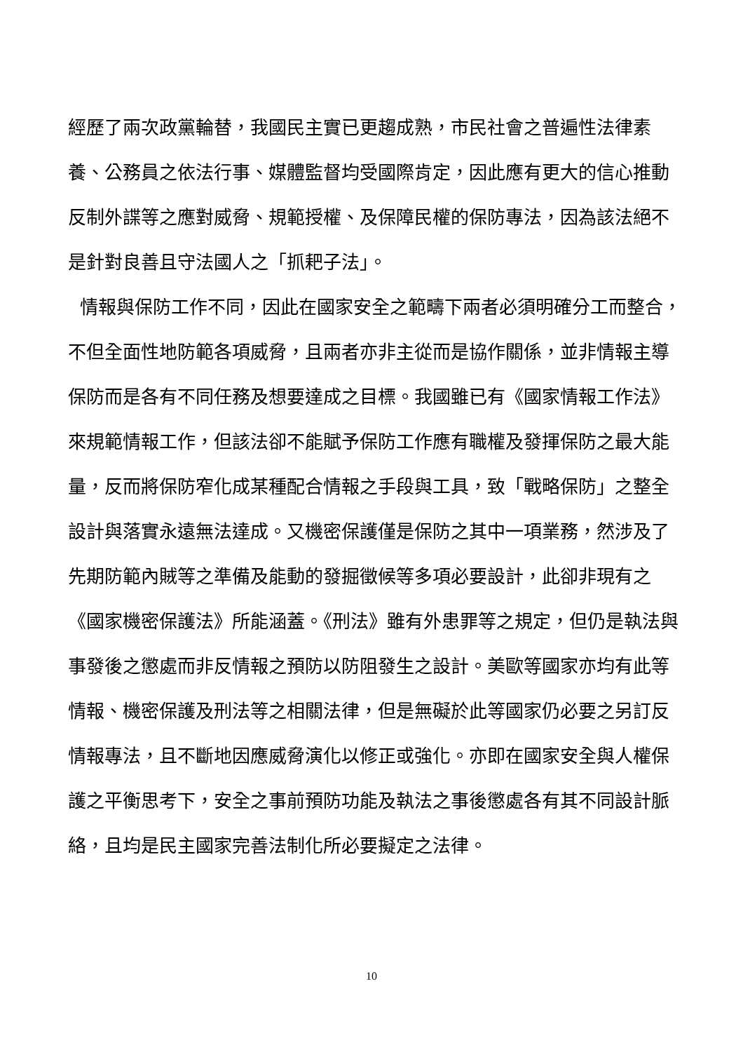經歷了兩次政黨輪替，我國民主實已更趨成熟，市民社會之普遍性法律素養、公務員之依法行事、媒體監督均受國際肯定，因此應有更大的信心推動反制外諜等之應對威脅、規範授權、及保障民權的保防專法，因為該法絕不是針對良善且守法國人之「抓耙子法」。
情報與保防工作不同，因此在國家安全之範疇下兩者必須明確分工而整合，不但全面性地防範各項威脅，且兩者亦非主從而是協作關係，並非情報主導保防而是各有不同任務及想要達成之目標。我國雖已有《國家情報工作法》來規範情報工作，但該法卻不能賦予保防工作應有職權及發揮保防之最大能量，反而將保防窄化成某種配合情報之手段與工具，致「戰略保防」之整全設計與落實永遠無法達成。又機密保護僅是保防之其中一項業務，然涉及了先期防範內賊等之準備及能動的發掘徵候等多項必要設計，此卻非現有之《國家機密保護法》所能涵蓋。《刑法》雖有外患罪等之規定，但仍是執法與事發後之懲處而非反情報之預防以防阻發生之設計。美歐等國家亦均有此等情報、機密保護及刑法等之相關法律，但是無礙於此等國家仍必要之另訂反情報專法，且不斷地因應威脅演化以修正或強化。亦即在國家安全與人權保護之平衡思考下，安全之事前預防功能及執法之事後懲處各有其不同設計脈絡，且均是民主國家完善法制化所必要擬定之法律。
10